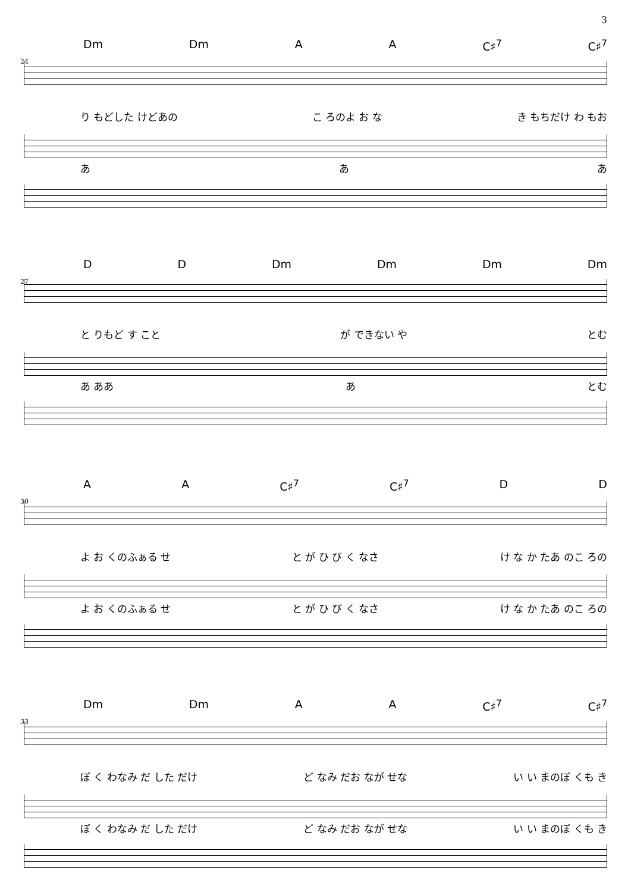3
24
Dm Dm A A C♯<sup>7</sup> C♯<sup>7</sup>
り もどした けどあの こ ろのよ お な き もちだけ わ もお
あ あ あ
27
D D Dm Dm Dm Dm
と りもど す こと が できない や とむ
あ ああ あ とむ
30
A A C♯<sup>7</sup> C♯<sup>7</sup> D D
よ お くのふぁる せ と が ひ び く なさ け な か たあ のこ ろの
よ お くのふぁる せ と が ひ び く なさ け な か たあ のこ ろの
33
Dm Dm A A C♯<sup>7</sup> C♯<sup>7</sup>
ぼ く わなみ だ した だけ ど なみ だお なが せな い い まのぼ くも き
ぼ く わなみ だ した だけ ど なみ だお なが せな い い まのぼ くも き